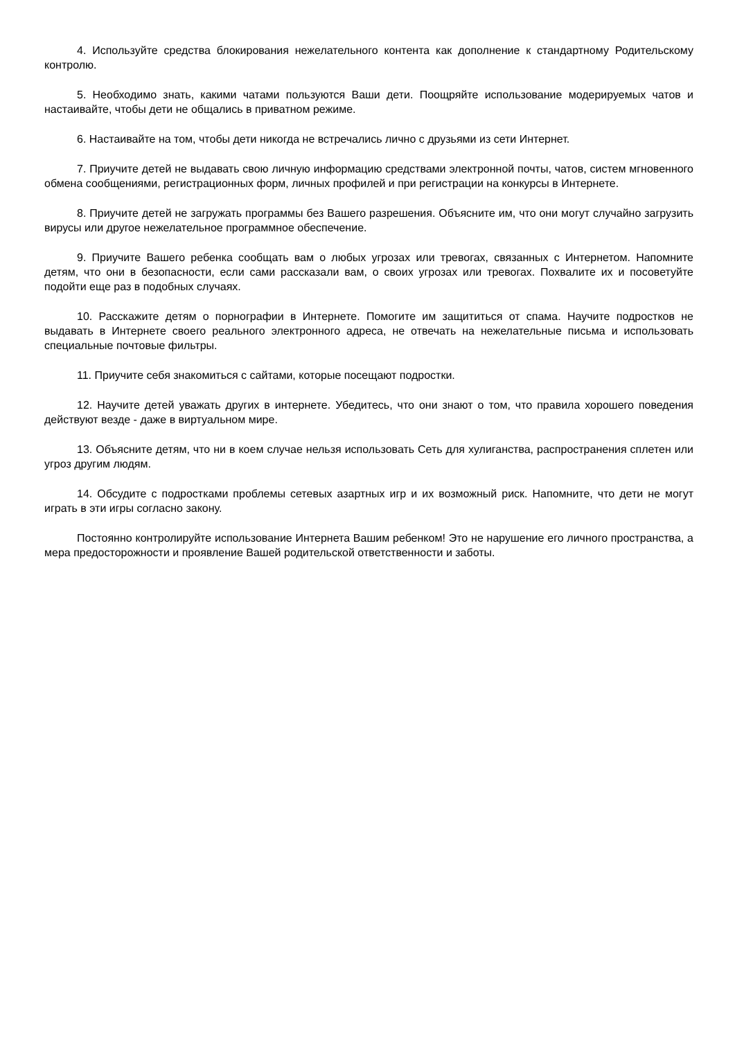4. Используйте средства блокирования нежелательного контента как дополнение к стандартному Родительскому контролю.
5. Необходимо знать, какими чатами пользуются Ваши дети. Поощряйте использование модерируемых чатов и настаивайте, чтобы дети не общались в приватном режиме.
6. Настаивайте на том, чтобы дети никогда не встречались лично с друзьями из сети Интернет.
7. Приучите детей не выдавать свою личную информацию средствами электронной почты, чатов, систем мгновенного обмена сообщениями, регистрационных форм, личных профилей и при регистрации на конкурсы в Интернете.
8. Приучите детей не загружать программы без Вашего разрешения. Объясните им, что они могут случайно загрузить вирусы или другое нежелательное программное обеспечение.
9. Приучите Вашего ребенка сообщать вам о любых угрозах или тревогах, связанных с Интернетом. Напомните детям, что они в безопасности, если сами рассказали вам, о своих угрозах или тревогах. Похвалите их и посоветуйте подойти еще раз в подобных случаях.
10. Расскажите детям о порнографии в Интернете. Помогите им защититься от спама. Научите подростков не выдавать в Интернете своего реального электронного адреса, не отвечать на нежелательные письма и использовать специальные почтовые фильтры.
11. Приучите себя знакомиться с сайтами, которые посещают подростки.
12. Научите детей уважать других в интернете. Убедитесь, что они знают о том, что правила хорошего поведения действуют везде - даже в виртуальном мире.
13. Объясните детям, что ни в коем случае нельзя использовать Сеть для хулиганства, распространения сплетен или угроз другим людям.
14. Обсудите с подростками проблемы сетевых азартных игр и их возможный риск. Напомните, что дети не могут играть в эти игры согласно закону.
Постоянно контролируйте использование Интернета Вашим ребенком! Это не нарушение его личного пространства, а мера предосторожности и проявление Вашей родительской ответственности и заботы.